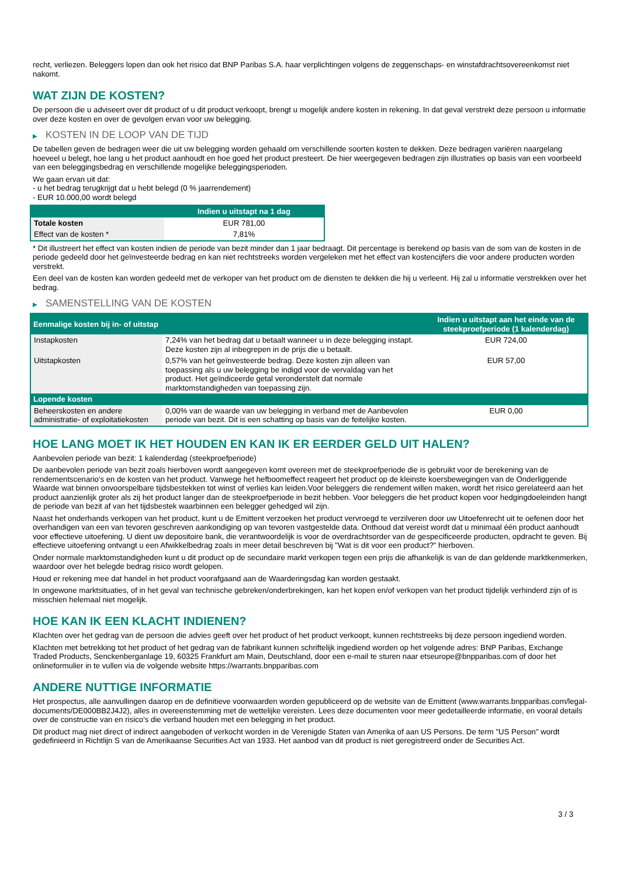recht, verliezen. Beleggers lopen dan ook het risico dat BNP Paribas S.A. haar verplichtingen volgens de zeggenschaps- en winstafdrachtsovereenkomst niet nakomt.
WAT ZIJN DE KOSTEN?
De persoon die u adviseert over dit product of u dit product verkoopt, brengt u mogelijk andere kosten in rekening. In dat geval verstrekt deze persoon u informatie over deze kosten en over de gevolgen ervan voor uw belegging.
▶ KOSTEN IN DE LOOP VAN DE TIJD
De tabellen geven de bedragen weer die uit uw belegging worden gehaald om verschillende soorten kosten te dekken. Deze bedragen variëren naargelang hoeveel u belegt, hoe lang u het product aanhoudt en hoe goed het product presteert. De hier weergegeven bedragen zijn illustraties op basis van een voorbeeld van een beleggingsbedrag en verschillende mogelijke beleggingsperioden.
We gaan ervan uit dat:
- u het bedrag terugkrijgt dat u hebt belegd (0 % jaarrendement)
- EUR 10.000,00 wordt belegd
| | Indien u uitstapt na 1 dag |
| --- | --- |
| Totale kosten | EUR 781,00 |
| Effect van de kosten * | 7,81% |
* Dit illustreert het effect van kosten indien de periode van bezit minder dan 1 jaar bedraagt. Dit percentage is berekend op basis van de som van de kosten in de periode gedeeld door het geïnvesteerde bedrag en kan niet rechtstreeks worden vergeleken met het effect van kostencijfers die voor andere producten worden verstrekt.
Een deel van de kosten kan worden gedeeld met de verkoper van het product om de diensten te dekken die hij u verleent. Hij zal u informatie verstrekken over het bedrag.
▶ SAMENSTELLING VAN DE KOSTEN
| Eenmalige kosten bij in- of uitstap | | Indien u uitstapt aan het einde van de steekproefperiode (1 kalenderdag) |
| --- | --- | --- |
| Instapkosten | 7,24% van het bedrag dat u betaalt wanneer u in deze belegging instapt. Deze kosten zijn al inbegrepen in de prijs die u betaalt. | EUR 724,00 |
| Uitstapkosten | 0,57% van het geïnvesteerde bedrag. Deze kosten zijn alleen van toepassing als u uw belegging be indigd voor de vervaldag van het product. Het geïndiceerde getal veronderstelt dat normale marktomstandigheden van toepassing zijn. | EUR 57,00 |
| Lopende kosten | | |
| Beheerskosten en andere administratie- of exploitatiekosten | 0,00% van de waarde van uw belegging in verband met de Aanbevolen periode van bezit. Dit is een schatting op basis van de feitelijke kosten. | EUR 0,00 |
HOE LANG MOET IK HET HOUDEN EN KAN IK ER EERDER GELD UIT HALEN?
Aanbevolen periode van bezit: 1 kalenderdag (steekproefperiode)
De aanbevolen periode van bezit zoals hierboven wordt aangegeven komt overeen met de steekproefperiode die is gebruikt voor de berekening van de rendementscenario's en de kosten van het product. Vanwege het hefboomeffect reageert het product op de kleinste koersbewegingen van de Onderliggende Waarde wat binnen onvoorspelbare tijdsbestekken tot winst of verlies kan leiden.Voor beleggers die rendement willen maken, wordt het risico gerelateerd aan het product aanzienlijk groter als zij het product langer dan de steekproefperiode in bezit hebben. Voor beleggers die het product kopen voor hedgingdoeleinden hangt de periode van bezit af van het tijdsbestek waarbinnen een belegger gehedged wil zijn.
Naast het onderhands verkopen van het product, kunt u de Emittent verzoeken het product vervroegd te verzilveren door uw Uitoefenrecht uit te oefenen door het overhandigen van een van tevoren geschreven aankondiging op van tevoren vastgestelde data. Onthoud dat vereist wordt dat u minimaal één product aanhoudt voor effectieve uitoefening. U dient uw depositoire bank, die verantwoordelijk is voor de overdrachtsorder van de gespecificeerde producten, opdracht te geven. Bij effectieve uitoefening ontvangt u een Afwikkelbedrag zoals in meer detail beschreven bij "Wat is dit voor een product?" hierboven.
Onder normale marktomstandigheden kunt u dit product op de secundaire markt verkopen tegen een prijs die afhankelijk is van de dan geldende marktkenmerken, waardoor over het belegde bedrag risico wordt gelopen.
Houd er rekening mee dat handel in het product voorafgaand aan de Waarderingsdag kan worden gestaakt.
In ongewone marktsituaties, of in het geval van technische gebreken/onderbrekingen, kan het kopen en/of verkopen van het product tijdelijk verhinderd zijn of is misschien helemaal niet mogelijk.
HOE KAN IK EEN KLACHT INDIENEN?
Klachten over het gedrag van de persoon die advies geeft over het product of het product verkoopt, kunnen rechtstreeks bij deze persoon ingediend worden.
Klachten met betrekking tot het product of het gedrag van de fabrikant kunnen schriftelijk ingediend worden op het volgende adres: BNP Paribas, Exchange Traded Products, Senckenberganlage 19, 60325 Frankfurt am Main, Deutschland, door een e-mail te sturen naar etseurope@bnpparibas.com of door het onlineformulier in te vullen via de volgende website https://warrants.bnpparibas.com
ANDERE NUTTIGE INFORMATIE
Het prospectus, alle aanvullingen daarop en de definitieve voorwaarden worden gepubliceerd op de website van de Emittent (www.warrants.bnpparibas.com/legal-documents/DE000BB2J4J2), alles in overeenstemming met de wettelijke vereisten. Lees deze documenten voor meer gedetailleerde informatie, en vooral details over de constructie van en risico’s die verband houden met een belegging in het product.
Dit product mag niet direct of indirect aangeboden of verkocht worden in de Verenigde Staten van Amerika of aan US Persons. De term "US Person" wordt gedefinieerd in Richtlijn S van de Amerikaanse Securities Act van 1933. Het aanbod van dit product is niet geregistreerd onder de Securities Act.
3 / 3